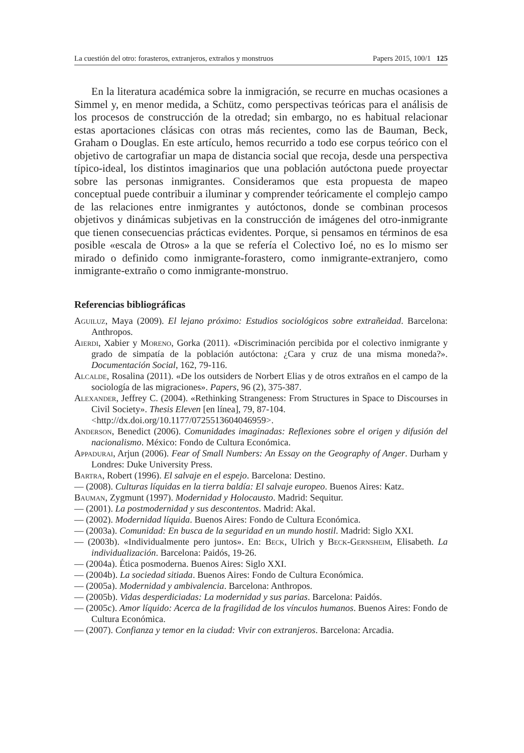La cuestión del otro: forasteros, extranjeros, extraños y monstruos Papers 2015, 100/1 125
En la literatura académica sobre la inmigración, se recurre en muchas ocasiones a Simmel y, en menor medida, a Schütz, como perspectivas teóricas para el análisis de los procesos de construcción de la otredad; sin embargo, no es habitual relacionar estas aportaciones clásicas con otras más recientes, como las de Bauman, Beck, Graham o Douglas. En este artículo, hemos recurrido a todo ese corpus teórico con el objetivo de cartografiar un mapa de distancia social que recoja, desde una perspectiva típico-ideal, los distintos imaginarios que una población autóctona puede proyectar sobre las personas inmigrantes. Consideramos que esta propuesta de mapeo conceptual puede contribuir a iluminar y comprender teóricamente el complejo campo de las relaciones entre inmigrantes y autóctonos, donde se combinan procesos objetivos y dinámicas subjetivas en la construcción de imágenes del otro-inmigrante que tienen consecuencias prácticas evidentes. Porque, si pensamos en términos de esa posible «escala de Otros» a la que se refería el Colectivo Ioé, no es lo mismo ser mirado o definido como inmigrante-forastero, como inmigrante-extranjero, como inmigrante-extraño o como inmigrante-monstruo.
Referencias bibliográficas
Aguiluz, Maya (2009). El lejano próximo: Estudios sociológicos sobre extrañeidad. Barcelona: Anthropos.
Aierdi, Xabier y Moreno, Gorka (2011). «Discriminación percibida por el colectivo inmigrante y grado de simpatía de la población autóctona: ¿Cara y cruz de una misma moneda?». Documentación Social, 162, 79-116.
Alcalde, Rosalina (2011). «De los outsiders de Norbert Elias y de otros extraños en el campo de la sociología de las migraciones». Papers, 96 (2), 375-387.
Alexander, Jeffrey C. (2004). «Rethinking Strangeness: From Structures in Space to Discourses in Civil Society». Thesis Eleven [en línea], 79, 87-104.
<http://dx.doi.org/10.1177/0725513604046959>.
Anderson, Benedict (2006). Comunidades imaginadas: Reflexiones sobre el origen y difusión del nacionalismo. México: Fondo de Cultura Económica.
Appadurai, Arjun (2006). Fear of Small Numbers: An Essay on the Geography of Anger. Durham y Londres: Duke University Press.
Bartra, Robert (1996). El salvaje en el espejo. Barcelona: Destino.
— (2008). Culturas líquidas en la tierra baldía: El salvaje europeo. Buenos Aires: Katz.
Bauman, Zygmunt (1997). Modernidad y Holocausto. Madrid: Sequitur.
— (2001). La postmodernidad y sus descontentos. Madrid: Akal.
— (2002). Modernidad líquida. Buenos Aires: Fondo de Cultura Económica.
— (2003a). Comunidad: En busca de la seguridad en un mundo hostil. Madrid: Siglo XXI.
— (2003b). «Individualmente pero juntos». En: Beck, Ulrich y Beck-Gernsheim, Elisabeth. La individualización. Barcelona: Paidós, 19-26.
— (2004a). Ética posmoderna. Buenos Aires: Siglo XXI.
— (2004b). La sociedad sitiada. Buenos Aires: Fondo de Cultura Económica.
— (2005a). Modernidad y ambivalencia. Barcelona: Anthropos.
— (2005b). Vidas desperdiciadas: La modernidad y sus parias. Barcelona: Paidós.
— (2005c). Amor líquido: Acerca de la fragilidad de los vínculos humanos. Buenos Aires: Fondo de Cultura Económica.
— (2007). Confianza y temor en la ciudad: Vivir con extranjeros. Barcelona: Arcadia.